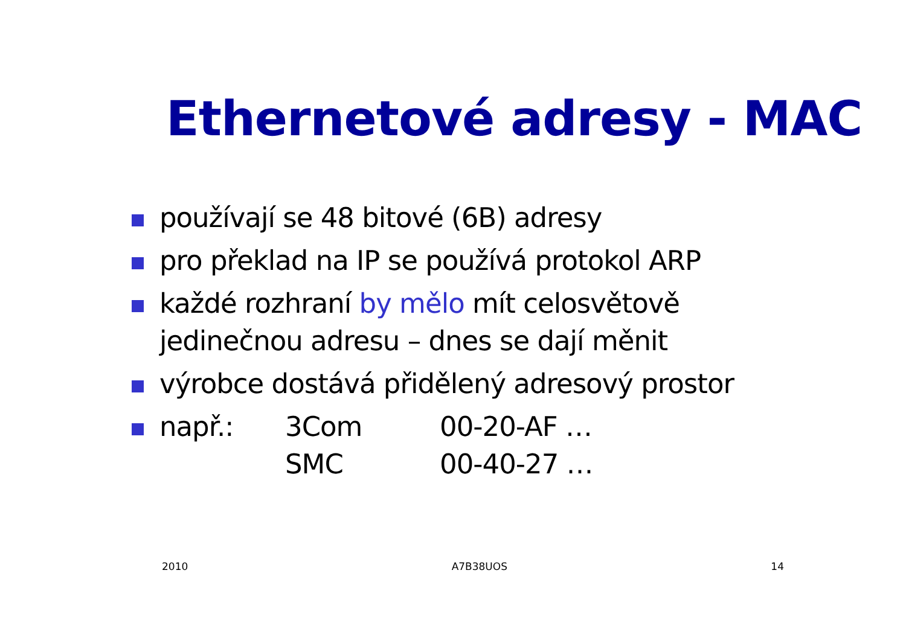Ethernetové adresy - MAC
používají se 48 bitové (6B) adresy
pro překlad na IP se používá protokol ARP
každé rozhraní by mělo mít celosvětově jedinečnou adresu – dnes se dají měnit
výrobce dostává přidělený adresový prostor
např.: 3Com 00-20-AF …
SMC 00-40-27 …
2010 A7B38UOS 14